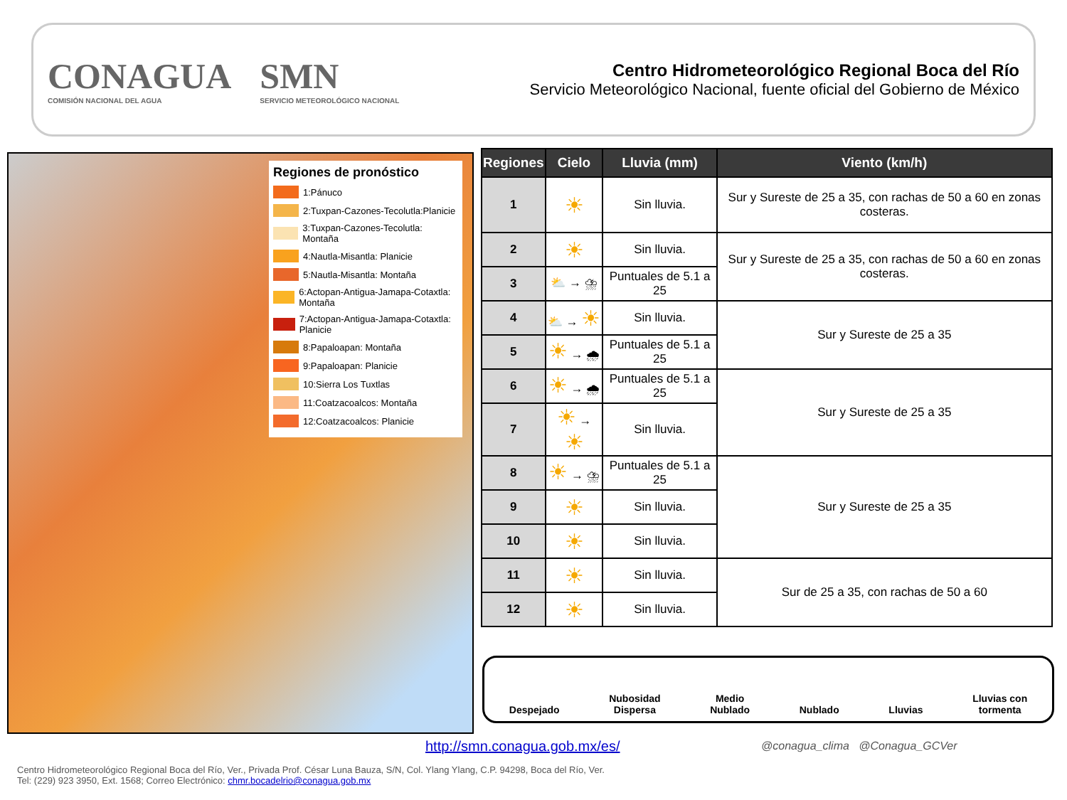CONAGUA
COMISIÓN NACIONAL DEL AGUA
SMN
SERVICIO METEOROLÓGICO NACIONAL
Centro Hidrometeorológico Regional Boca del Río
Servicio Meteorológico Nacional, fuente oficial del Gobierno de México
Regiones de pronóstico
1:Pánuco
2:Tuxpan-Cazones-Tecolutla:Planicie
3:Tuxpan-Cazones-Tecolutla: Montaña
4:Nautla-Misantla: Planicie
5:Nautla-Misantla: Montaña
6:Actopan-Antigua-Jamapa-Cotaxtla: Montaña
7:Actopan-Antigua-Jamapa-Cotaxtla: Planicie
8:Papaloapan: Montaña
9:Papaloapan: Planicie
10:Sierra Los Tuxtlas
11:Coatzacoalcos: Montaña
12:Coatzacoalcos: Planicie
| Regiones | Cielo | Lluvia (mm) | Viento (km/h) |
| --- | --- | --- | --- |
| 1 | ☀ | Sin lluvia. | Sur y Sureste de 25 a 35, con rachas de 50 a 60 en zonas costeras. |
| 2 | ☀ | Sin lluvia. | Sur y Sureste de 25 a 35, con rachas de 50 a 60 en zonas costeras. |
| 3 | ⛅ → ⛈ | Puntuales de 5.1 a 25 | |
| 4 | ⛅ → ☀ | Sin lluvia. | Sur y Sureste de 25 a 35 |
| 5 | ☀ → 🌧 | Puntuales de 5.1 a 25 | |
| 6 | ☀ → 🌧 | Puntuales de 5.1 a 25 | Sur y Sureste de 25 a 35 |
| 7 | ☀ → ☀ | Sin lluvia. | |
| 8 | ☀ → ⛈ | Puntuales de 5.1 a 25 | Sur y Sureste de 25 a 35 |
| 9 | ☀ | Sin lluvia. | |
| 10 | ☀ | Sin lluvia. | |
| 11 | ☀ | Sin lluvia. | Sur de 25 a 35, con rachas de 50 a 60 |
| 12 | ☀ | Sin lluvia. | |
Despejado
Nubosidad
Dispersa
Medio
Nublado
Nublado
Lluvias
Lluvias con
tormenta
http://smn.conagua.gob.mx/es/
@conagua_clima @Conagua_GCVer
Centro Hidrometeorológico Regional Boca del Río, Ver., Privada Prof. César Luna Bauza, S/N, Col. Ylang Ylang, C.P. 94298, Boca del Río, Ver.
Tel: (229) 923 3950, Ext. 1568; Correo Electrónico: chmr.bocadelrio@conagua.gob.mx